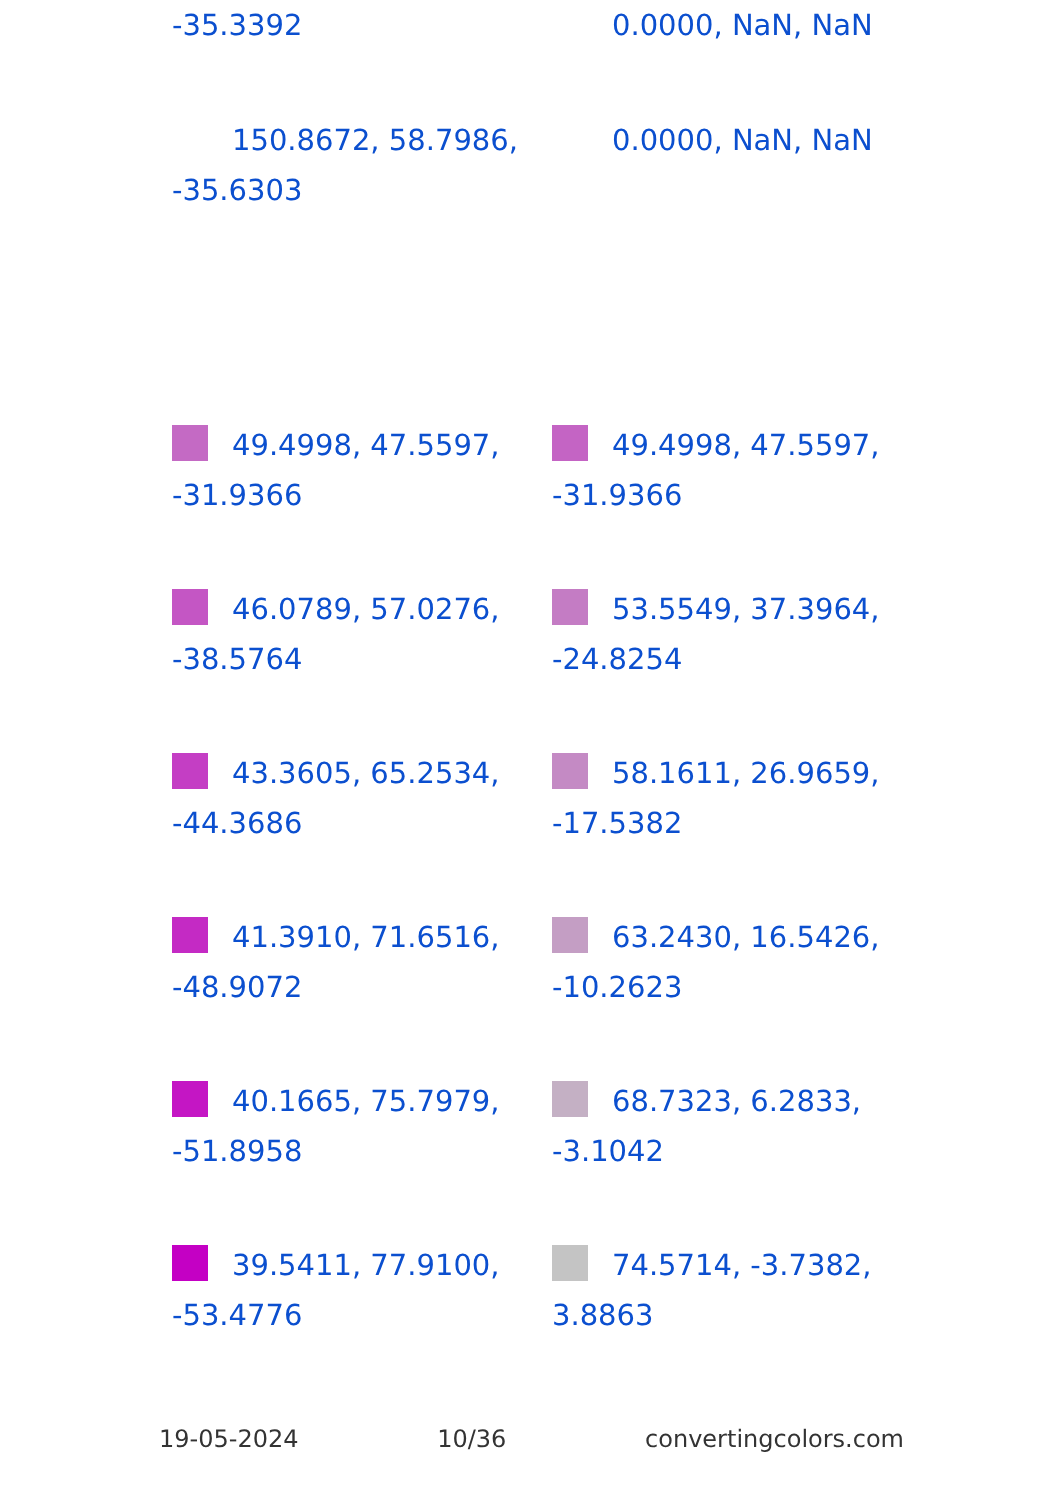-35.3392 0.0000, NaN, NaN
150.8672, 58.7986, -35.6303
0.0000, NaN, NaN
49.4998, 47.5597, -31.9366
49.4998, 47.5597, -31.9366
46.0789, 57.0276, -38.5764
53.5549, 37.3964, -24.8254
43.3605, 65.2534, -44.3686
58.1611, 26.9659, -17.5382
41.3910, 71.6516, -48.9072
63.2430, 16.5426, -10.2623
40.1665, 75.7979, -51.8958
68.7323, 6.2833, -3.1042
39.5411, 77.9100, -53.4776
74.5714, -3.7382, 3.8863
19-05-2024 10/36 convertingcolors.com